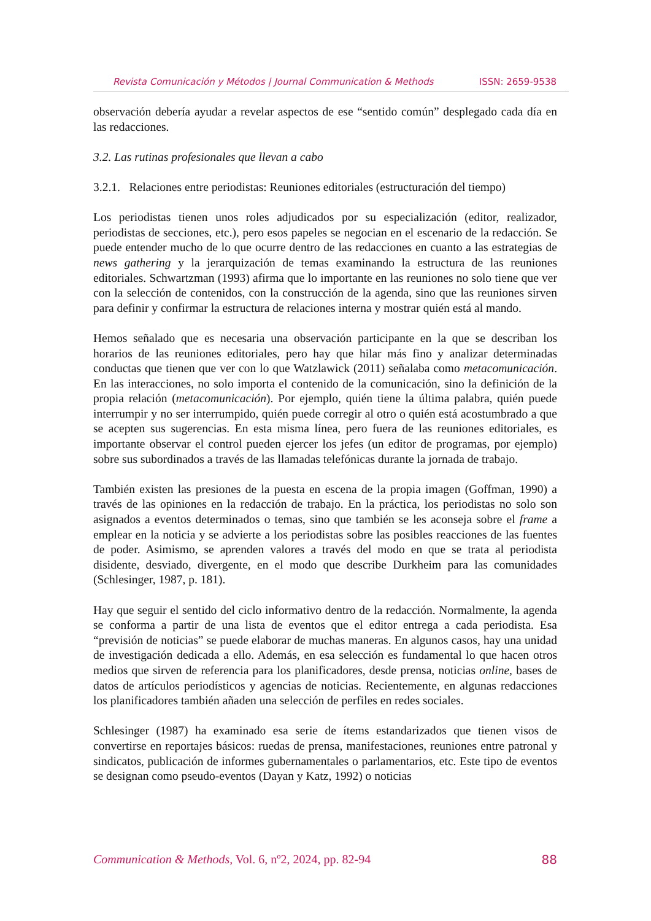Revista Comunicación y Métodos | Journal Communication & Methods ISSN: 2659-9538
observación debería ayudar a revelar aspectos de ese “sentido común” desplegado cada día en las redacciones.
3.2. Las rutinas profesionales que llevan a cabo
3.2.1. Relaciones entre periodistas: Reuniones editoriales (estructuración del tiempo)
Los periodistas tienen unos roles adjudicados por su especialización (editor, realizador, periodistas de secciones, etc.), pero esos papeles se negocian en el escenario de la redacción. Se puede entender mucho de lo que ocurre dentro de las redacciones en cuanto a las estrategias de news gathering y la jerarquización de temas examinando la estructura de las reuniones editoriales. Schwartzman (1993) afirma que lo importante en las reuniones no solo tiene que ver con la selección de contenidos, con la construcción de la agenda, sino que las reuniones sirven para definir y confirmar la estructura de relaciones interna y mostrar quién está al mando.
Hemos señalado que es necesaria una observación participante en la que se describan los horarios de las reuniones editoriales, pero hay que hilar más fino y analizar determinadas conductas que tienen que ver con lo que Watzlawick (2011) señalaba como metacomunicación. En las interacciones, no solo importa el contenido de la comunicación, sino la definición de la propia relación (metacomunicación). Por ejemplo, quién tiene la última palabra, quién puede interrumpir y no ser interrumpido, quién puede corregir al otro o quién está acostumbrado a que se acepten sus sugerencias. En esta misma línea, pero fuera de las reuniones editoriales, es importante observar el control pueden ejercer los jefes (un editor de programas, por ejemplo) sobre sus subordinados a través de las llamadas telefónicas durante la jornada de trabajo.
También existen las presiones de la puesta en escena de la propia imagen (Goffman, 1990) a través de las opiniones en la redacción de trabajo. En la práctica, los periodistas no solo son asignados a eventos determinados o temas, sino que también se les aconseja sobre el frame a emplear en la noticia y se advierte a los periodistas sobre las posibles reacciones de las fuentes de poder. Asimismo, se aprenden valores a través del modo en que se trata al periodista disidente, desviado, divergente, en el modo que describe Durkheim para las comunidades (Schlesinger, 1987, p. 181).
Hay que seguir el sentido del ciclo informativo dentro de la redacción. Normalmente, la agenda se conforma a partir de una lista de eventos que el editor entrega a cada periodista. Esa “previsión de noticias” se puede elaborar de muchas maneras. En algunos casos, hay una unidad de investigación dedicada a ello. Además, en esa selección es fundamental lo que hacen otros medios que sirven de referencia para los planificadores, desde prensa, noticias online, bases de datos de artículos periodísticos y agencias de noticias. Recientemente, en algunas redacciones los planificadores también añaden una selección de perfiles en redes sociales.
Schlesinger (1987) ha examinado esa serie de ítems estandarizados que tienen visos de convertirse en reportajes básicos: ruedas de prensa, manifestaciones, reuniones entre patronal y sindicatos, publicación de informes gubernamentales o parlamentarios, etc. Este tipo de eventos se designan como pseudo-eventos (Dayan y Katz, 1992) o noticias
Communication & Methods, Vol. 6, nº2, 2024, pp. 82-94 88